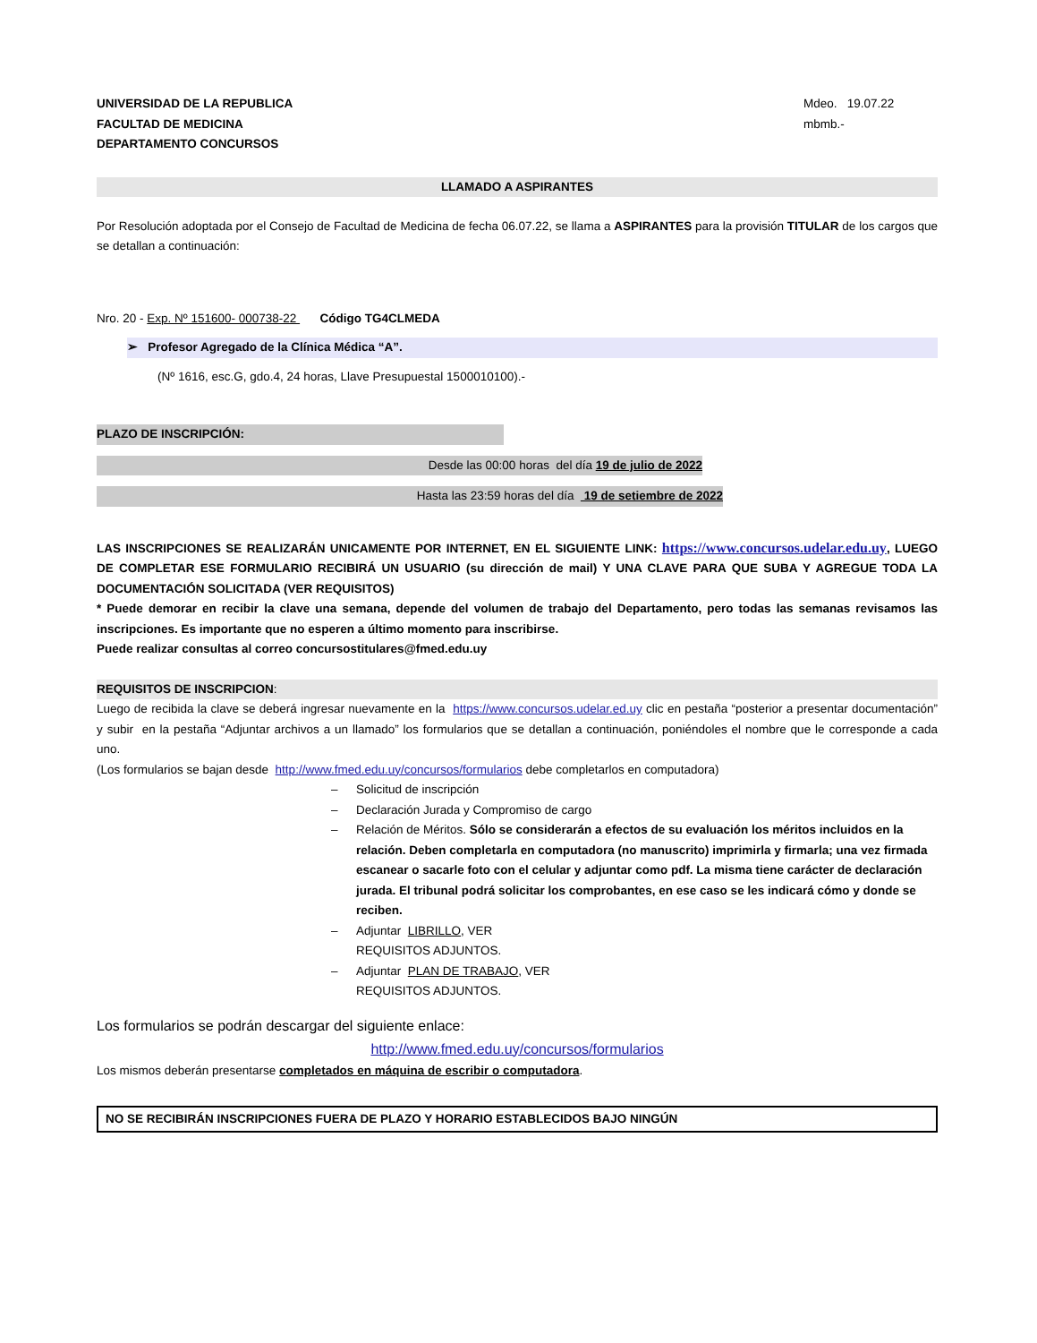UNIVERSIDAD DE LA REPUBLICA
FACULTAD DE MEDICINA
DEPARTAMENTO CONCURSOS
Mdeo. 19.07.22
mbmb.-
LLAMADO A ASPIRANTES
Por Resolución adoptada por el Consejo de Facultad de Medicina de fecha 06.07.22, se llama a ASPIRANTES para la provisión TITULAR de los cargos que se detallan a continuación:
Nro. 20 - Exp. Nº 151600- 000738-22 Código TG4CLMEDA
➢ Profesor Agregado de la Clínica Médica “A”.
(Nº 1616, esc.G, gdo.4, 24 horas, Llave Presupuestal 1500010100).-
PLAZO DE INSCRIPCIÓN:
Desde las 00:00 horas del día 19 de julio de 2022
Hasta las 23:59 horas del día 19 de setiembre de 2022
LAS INSCRIPCIONES SE REALIZARÁN UNICAMENTE POR INTERNET, EN EL SIGUIENTE LINK: https://www.concursos.udelar.edu.uy, LUEGO DE COMPLETAR ESE FORMULARIO RECIBIRÁ UN USUARIO (su dirección de mail) Y UNA CLAVE PARA QUE SUBA Y AGREGUE TODA LA DOCUMENTACIÓN SOLICITADA (VER REQUISITOS)
* Puede demorar en recibir la clave una semana, depende del volumen de trabajo del Departamento, pero todas las semanas revisamos las inscripciones. Es importante que no esperen a último momento para inscribirse.
Puede realizar consultas al correo concursostitulares@fmed.edu.uy
REQUISITOS DE INSCRIPCION:
Luego de recibida la clave se deberá ingresar nuevamente en la https://www.concursos.udelar.ed.uy clic en pestaña “posterior a presentar documentación” y subir en la pestaña “Adjuntar archivos a un llamado” los formularios que se detallan a continuación, poniéndoles el nombre que le corresponde a cada uno.
(Los formularios se bajan desde http://www.fmed.edu.uy/concursos/formularios debe completarlos en computadora)
– Solicitud de inscripción
– Declaración Jurada y Compromiso de cargo
– Relación de Méritos. Sólo se considerarán a efectos de su evaluación los méritos incluidos en la relación. Deben completarla en computadora (no manuscrito) imprimirla y firmarla; una vez firmada escanear o sacarle foto con el celular y adjuntar como pdf. La misma tiene carácter de declaración jurada. El tribunal podrá solicitar los comprobantes, en ese caso se les indicará cómo y donde se reciben.
– Adjuntar LIBRILLO, VER
REQUISITOS ADJUNTOS.
– Adjuntar PLAN DE TRABAJO, VER
REQUISITOS ADJUNTOS.
Los formularios se podrán descargar del siguiente enlace:
http://www.fmed.edu.uy/concursos/formularios
Los mismos deberán presentarse completados en máquina de escribir o computadora.
NO SE RECIBIRÁN INSCRIPCIONES FUERA DE PLAZO Y HORARIO ESTABLECIDOS BAJO NINGÚN